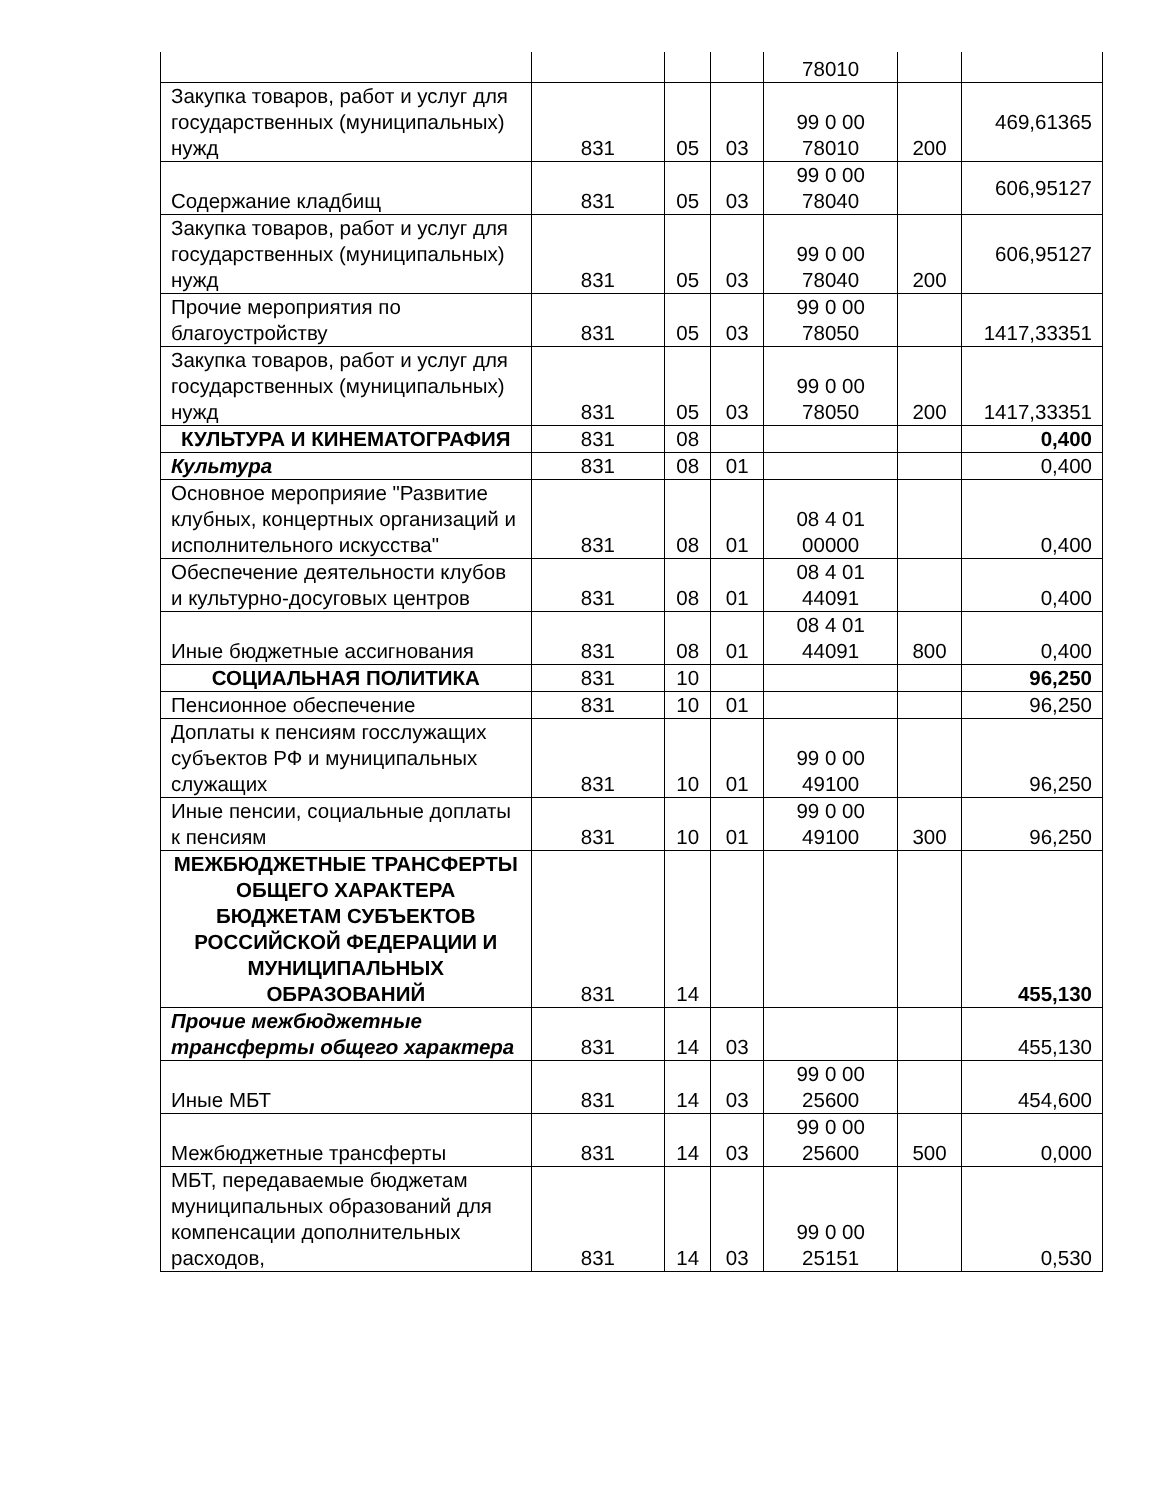| | | | | 78010 | | |
| Закупка товаров, работ и услуг для государственных (муниципальных) нужд | 831 | 05 | 03 | 99 0 00 78010 | 200 | 469,61365 |
| Содержание кладбищ | 831 | 05 | 03 | 99 0 00 78040 | | 606,95127 |
| Закупка товаров, работ и услуг для государственных (муниципальных) нужд | 831 | 05 | 03 | 99 0 00 78040 | 200 | 606,95127 |
| Прочие мероприятия по благоустройству | 831 | 05 | 03 | 99 0 00 78050 | | 1417,33351 |
| Закупка товаров, работ и услуг для государственных (муниципальных) нужд | 831 | 05 | 03 | 99 0 00 78050 | 200 | 1417,33351 |
| КУЛЬТУРА И КИНЕМАТОГРАФИЯ | 831 | 08 | | | | 0,400 |
| Культура | 831 | 08 | 01 | | | 0,400 |
| Основное мероприяие "Развитие клубных, концертных организаций и исполнительного искусства" | 831 | 08 | 01 | 08 4 01 00000 | | 0,400 |
| Обеспечение деятельности клубов и культурно-досуговых центров | 831 | 08 | 01 | 08 4 01 44091 | | 0,400 |
| Иные бюджетные ассигнования | 831 | 08 | 01 | 08 4 01 44091 | 800 | 0,400 |
| СОЦИАЛЬНАЯ ПОЛИТИКА | 831 | 10 | | | | 96,250 |
| Пенсионное обеспечение | 831 | 10 | 01 | | | 96,250 |
| Доплаты к пенсиям госслужащих субъектов РФ и муниципальных служащих | 831 | 10 | 01 | 99 0 00 49100 | | 96,250 |
| Иные пенсии, социальные доплаты к пенсиям | 831 | 10 | 01 | 99 0 00 49100 | 300 | 96,250 |
| МЕЖБЮДЖЕТНЫЕ ТРАНСФЕРТЫ ОБЩЕГО ХАРАКТЕРА БЮДЖЕТАМ СУБЪЕКТОВ РОССИЙСКОЙ ФЕДЕРАЦИИ И МУНИЦИПАЛЬНЫХ ОБРАЗОВАНИЙ | 831 | 14 | | | | 455,130 |
| Прочие межбюджетные трансферты общего характера | 831 | 14 | 03 | | | 455,130 |
| Иные МБТ | 831 | 14 | 03 | 99 0 00 25600 | | 454,600 |
| Межбюджетные трансферты | 831 | 14 | 03 | 99 0 00 25600 | 500 | 0,000 |
| МБТ, передаваемые бюджетам муниципальных образований для компенсации дополнительных расходов, | 831 | 14 | 03 | 99 0 00 25151 | | 0,530 |